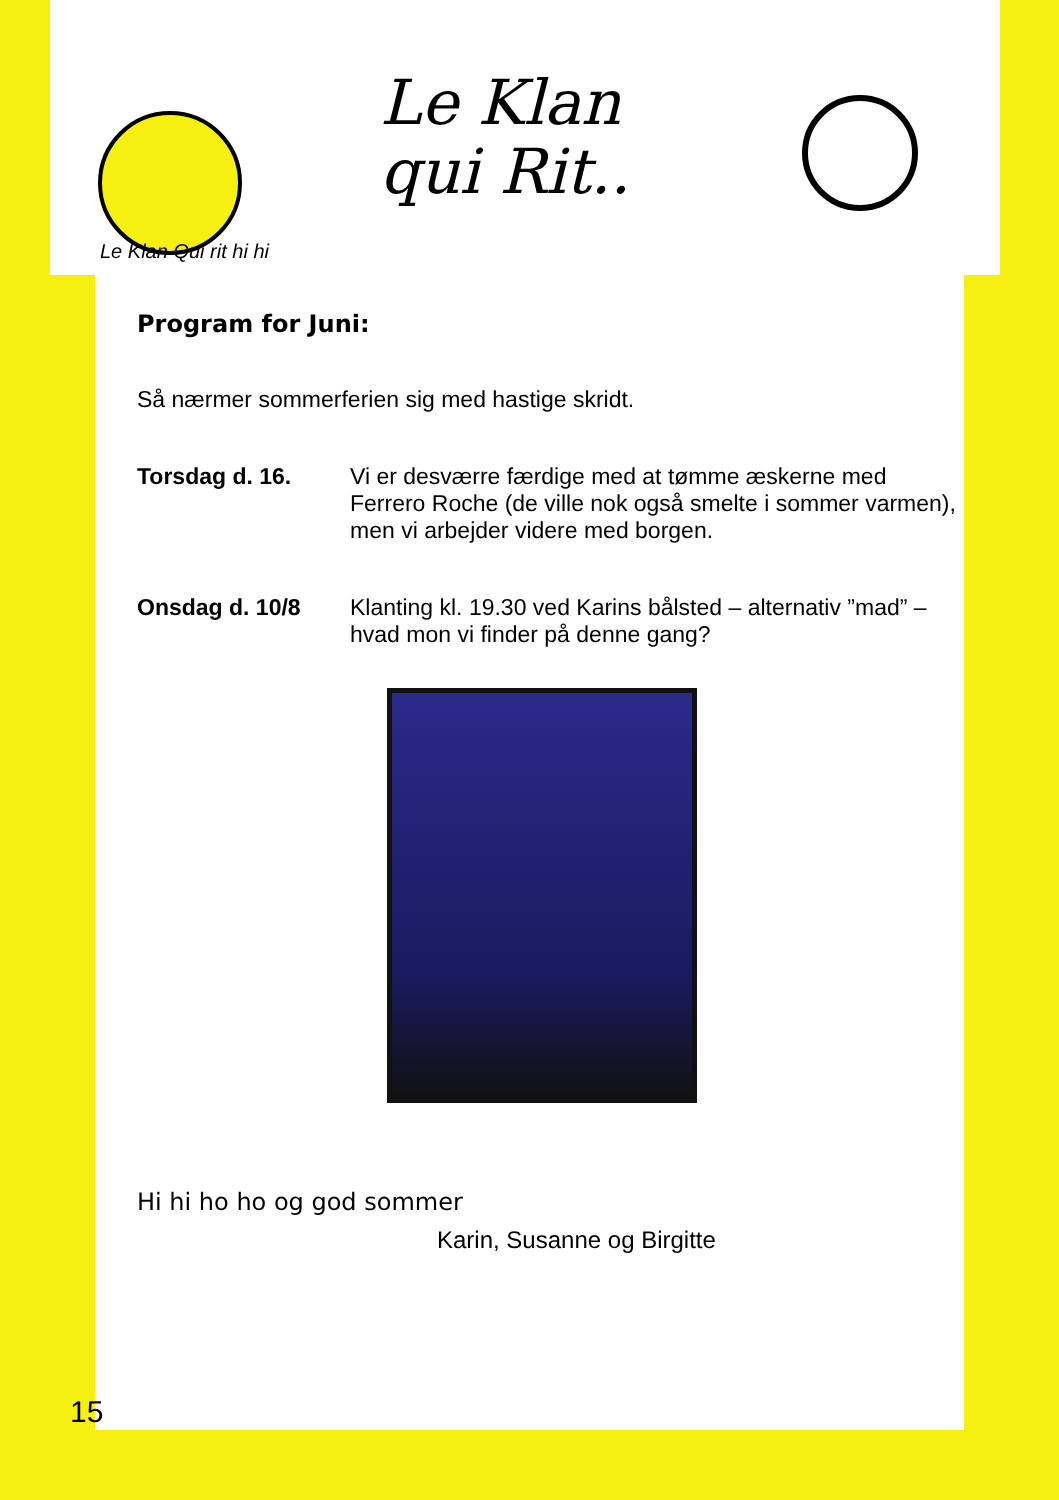Le Klan Qui rit hi hi
Le Klan
qui Rit..
Program for Juni:
Så nærmer sommerferien sig med hastige skridt.
Torsdag d. 16. Vi er desværre færdige med at tømme æskerne med Ferrero Roche (de ville nok også smelte i sommer varmen), men vi arbejder videre med borgen.
Onsdag d. 10/8 Klanting kl. 19.30 ved Karins bålsted – alternativ ”mad” – hvad mon vi finder på denne gang?
Hi hi ho ho og god sommer
Karin, Susanne og Birgitte
15